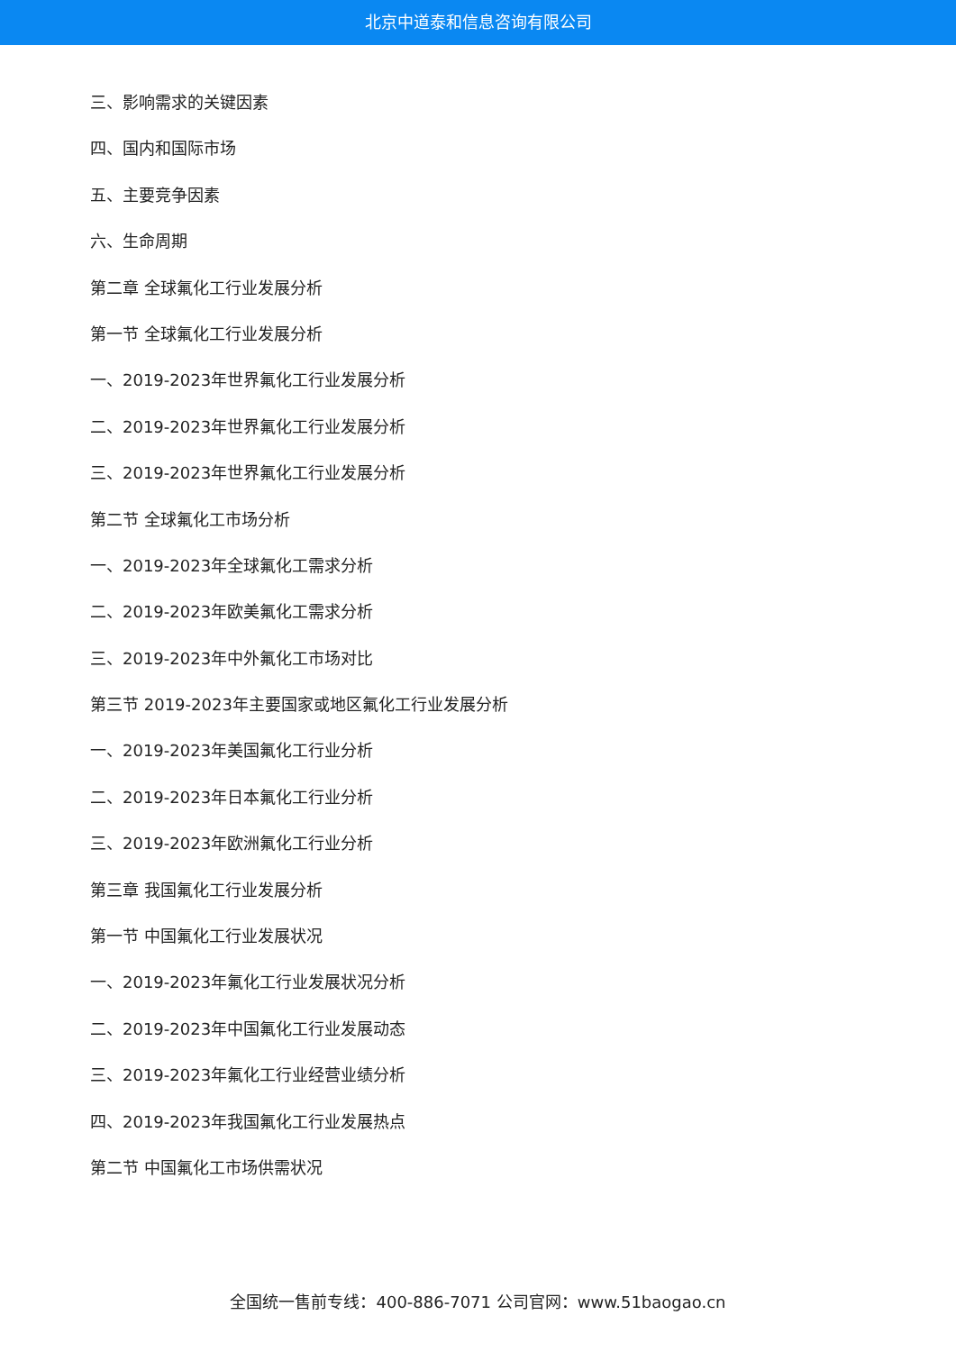北京中道泰和信息咨询有限公司
三、影响需求的关键因素
四、国内和国际市场
五、主要竞争因素
六、生命周期
第二章 全球氟化工行业发展分析
第一节 全球氟化工行业发展分析
一、2019-2023年世界氟化工行业发展分析
二、2019-2023年世界氟化工行业发展分析
三、2019-2023年世界氟化工行业发展分析
第二节 全球氟化工市场分析
一、2019-2023年全球氟化工需求分析
二、2019-2023年欧美氟化工需求分析
三、2019-2023年中外氟化工市场对比
第三节 2019-2023年主要国家或地区氟化工行业发展分析
一、2019-2023年美国氟化工行业分析
二、2019-2023年日本氟化工行业分析
三、2019-2023年欧洲氟化工行业分析
第三章 我国氟化工行业发展分析
第一节 中国氟化工行业发展状况
一、2019-2023年氟化工行业发展状况分析
二、2019-2023年中国氟化工行业发展动态
三、2019-2023年氟化工行业经营业绩分析
四、2019-2023年我国氟化工行业发展热点
第二节 中国氟化工市场供需状况
全国统一售前专线：400-886-7071 公司官网：www.51baogao.cn